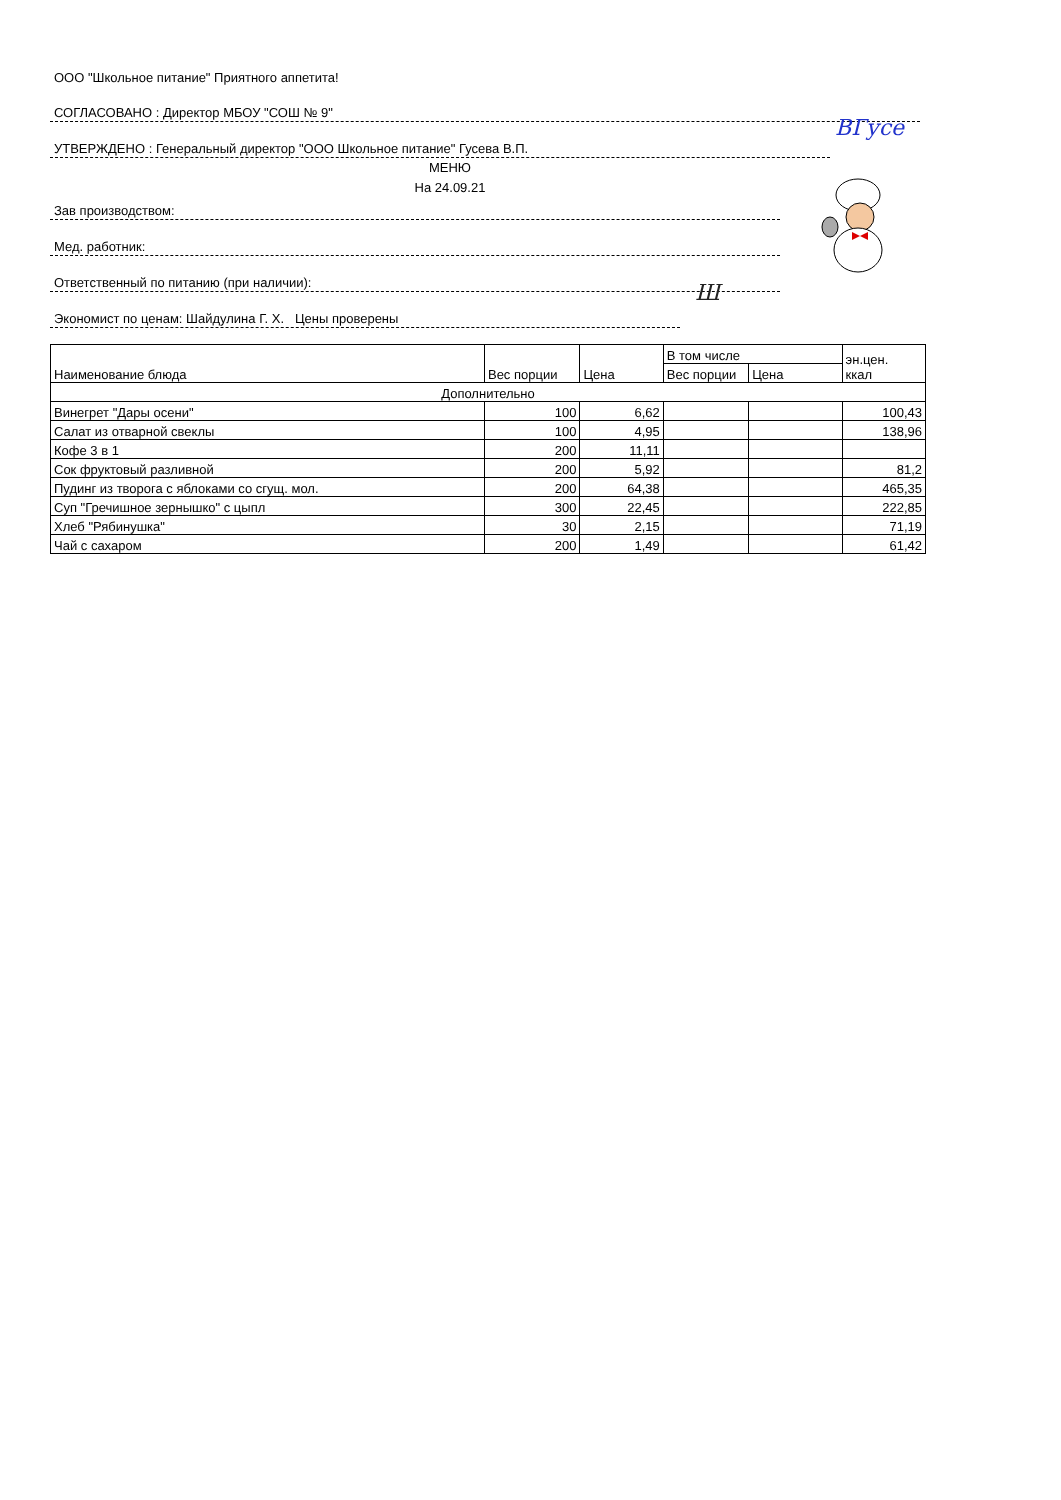ООО "Школьное питание" Приятного аппетита!
СОГЛАСОВАНО : Директор МБОУ "СОШ № 9"
УТВЕРЖДЕНО : Генеральный директор "ООО Школьное питание" Гусева В.П.
МЕНЮ
На 24.09.21
Зав производством:
Мед. работник:
Ответственный по питанию (при наличии):
Экономист по ценам: Шайдулина Г. Х. Цены проверены
ВГусе
Ш
| Наименование блюда | Вес порции | Цена | В том числе | | эн.цен. ккал |
| --- | --- | --- | --- | --- | --- |
| | | | Вес порции | Цена | |
| Дополнительно | | | | | |
| Винегрет "Дары осени" | 100 | 6,62 | | | 100,43 |
| Салат из отварной свеклы | 100 | 4,95 | | | 138,96 |
| Кофе 3 в 1 | 200 | 11,11 | | | |
| Сок фруктовый разливной | 200 | 5,92 | | | 81,2 |
| Пудинг из творога с яблоками со сгущ. мол. | 200 | 64,38 | | | 465,35 |
| Суп "Гречишное зернышко" с цыпл | 300 | 22,45 | | | 222,85 |
| Хлеб "Рябинушка" | 30 | 2,15 | | | 71,19 |
| Чай с сахаром | 200 | 1,49 | | | 61,42 |